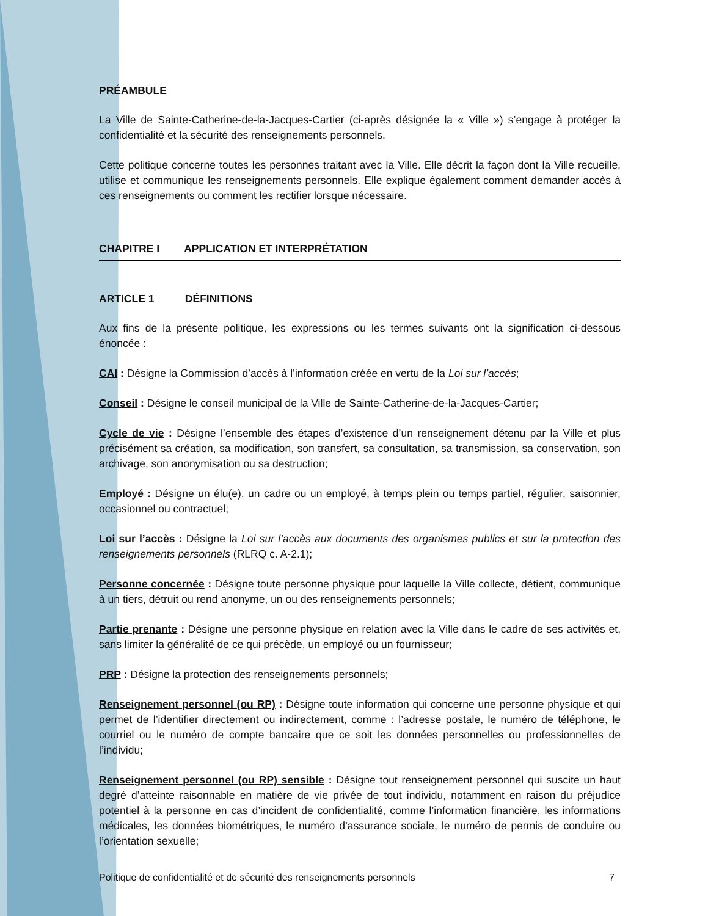PRÉAMBULE
La Ville de Sainte-Catherine-de-la-Jacques-Cartier (ci-après désignée la « Ville ») s’engage à protéger la confidentialité et la sécurité des renseignements personnels.
Cette politique concerne toutes les personnes traitant avec la Ville. Elle décrit la façon dont la Ville recueille, utilise et communique les renseignements personnels. Elle explique également comment demander accès à ces renseignements ou comment les rectifier lorsque nécessaire.
CHAPITRE I APPLICATION ET INTERPRÉTATION
ARTICLE 1 DÉFINITIONS
Aux fins de la présente politique, les expressions ou les termes suivants ont la signification ci-dessous énoncée :
CAI : Désigne la Commission d’accès à l’information créée en vertu de la Loi sur l’accès;
Conseil : Désigne le conseil municipal de la Ville de Sainte-Catherine-de-la-Jacques-Cartier;
Cycle de vie : Désigne l’ensemble des étapes d’existence d’un renseignement détenu par la Ville et plus précisément sa création, sa modification, son transfert, sa consultation, sa transmission, sa conservation, son archivage, son anonymisation ou sa destruction;
Employé : Désigne un élu(e), un cadre ou un employé, à temps plein ou temps partiel, régulier, saisonnier, occasionnel ou contractuel;
Loi sur l’accès : Désigne la Loi sur l’accès aux documents des organismes publics et sur la protection des renseignements personnels (RLRQ c. A-2.1);
Personne concernée : Désigne toute personne physique pour laquelle la Ville collecte, détient, communique à un tiers, détruit ou rend anonyme, un ou des renseignements personnels;
Partie prenante : Désigne une personne physique en relation avec la Ville dans le cadre de ses activités et, sans limiter la généralité de ce qui précède, un employé ou un fournisseur;
PRP : Désigne la protection des renseignements personnels;
Renseignement personnel (ou RP) : Désigne toute information qui concerne une personne physique et qui permet de l’identifier directement ou indirectement, comme : l’adresse postale, le numéro de téléphone, le courriel ou le numéro de compte bancaire que ce soit les données personnelles ou professionnelles de l’individu;
Renseignement personnel (ou RP) sensible : Désigne tout renseignement personnel qui suscite un haut degré d’atteinte raisonnable en matière de vie privée de tout individu, notamment en raison du préjudice potentiel à la personne en cas d’incident de confidentialité, comme l’information financière, les informations médicales, les données biométriques, le numéro d’assurance sociale, le numéro de permis de conduire ou l’orientation sexuelle;
Politique de confidentialité et de sécurité des renseignements personnels 7